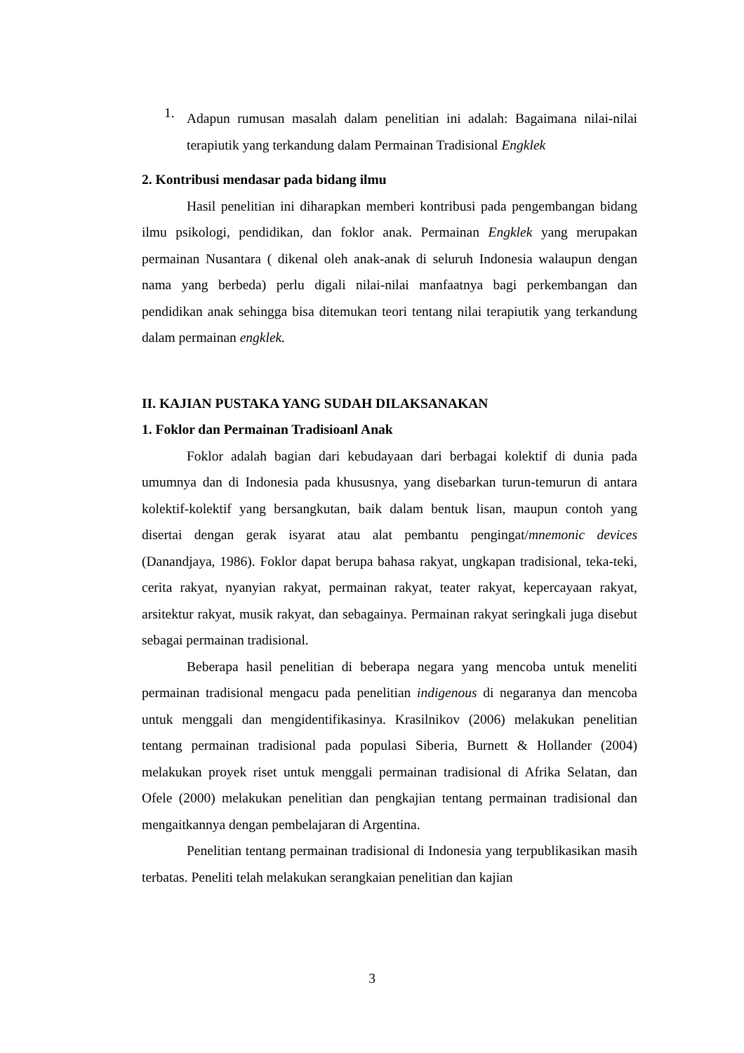1.
Adapun rumusan masalah dalam penelitian ini adalah: Bagaimana nilai-nilai terapiutik yang terkandung dalam Permainan Tradisional Engklek
2. Kontribusi mendasar pada bidang ilmu
Hasil penelitian ini diharapkan memberi kontribusi pada pengembangan bidang ilmu psikologi, pendidikan, dan foklor anak. Permainan Engklek yang merupakan permainan Nusantara ( dikenal oleh anak-anak di seluruh Indonesia walaupun dengan nama yang berbeda) perlu digali nilai-nilai manfaatnya bagi perkembangan dan pendidikan anak sehingga bisa ditemukan teori tentang nilai terapiutik yang terkandung dalam permainan engklek.
II. KAJIAN PUSTAKA YANG SUDAH DILAKSANAKAN
1. Foklor dan Permainan Tradisioanl Anak
Foklor adalah bagian dari kebudayaan dari berbagai kolektif di dunia pada umumnya dan di Indonesia pada khususnya, yang disebarkan turun-temurun di antara kolektif-kolektif yang bersangkutan, baik dalam bentuk lisan, maupun contoh yang disertai dengan gerak isyarat atau alat pembantu pengingat/mnemonic devices (Danandjaya, 1986). Foklor dapat berupa bahasa rakyat, ungkapan tradisional, teka-teki, cerita rakyat, nyanyian rakyat, permainan rakyat, teater rakyat, kepercayaan rakyat, arsitektur rakyat, musik rakyat, dan sebagainya. Permainan rakyat seringkali juga disebut sebagai permainan tradisional.
Beberapa hasil penelitian di beberapa negara yang mencoba untuk meneliti permainan tradisional mengacu pada penelitian indigenous di negaranya dan mencoba untuk menggali dan mengidentifikasinya. Krasilnikov (2006) melakukan penelitian tentang permainan tradisional pada populasi Siberia, Burnett & Hollander (2004) melakukan proyek riset untuk menggali permainan tradisional di Afrika Selatan, dan Ofele (2000) melakukan penelitian dan pengkajian tentang permainan tradisional dan mengaitkannya dengan pembelajaran di Argentina.
Penelitian tentang permainan tradisional di Indonesia yang terpublikasikan masih terbatas. Peneliti telah melakukan serangkaian penelitian dan kajian
3